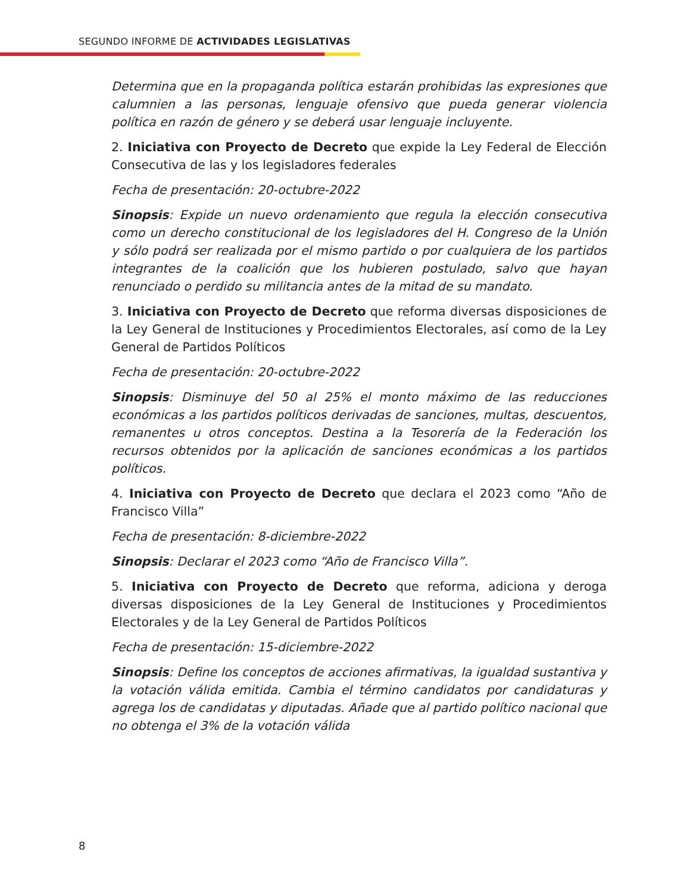SEGUNDO INFORME DE ACTIVIDADES LEGISLATIVAS
Determina que en la propaganda política estarán prohibidas las expresiones que calumnien a las personas, lenguaje ofensivo que pueda generar violencia política en razón de género y se deberá usar lenguaje incluyente.
2. Iniciativa con Proyecto de Decreto que expide la Ley Federal de Elección Consecutiva de las y los legisladores federales
Fecha de presentación: 20-octubre-2022
Sinopsis: Expide un nuevo ordenamiento que regula la elección consecutiva como un derecho constitucional de los legisladores del H. Congreso de la Unión y sólo podrá ser realizada por el mismo partido o por cualquiera de los partidos integrantes de la coalición que los hubieren postulado, salvo que hayan renunciado o perdido su militancia antes de la mitad de su mandato.
3. Iniciativa con Proyecto de Decreto que reforma diversas disposiciones de la Ley General de Instituciones y Procedimientos Electorales, así como de la Ley General de Partidos Políticos
Fecha de presentación: 20-octubre-2022
Sinopsis: Disminuye del 50 al 25% el monto máximo de las reducciones económicas a los partidos políticos derivadas de sanciones, multas, descuentos, remanentes u otros conceptos. Destina a la Tesorería de la Federación los recursos obtenidos por la aplicación de sanciones económicas a los partidos políticos.
4. Iniciativa con Proyecto de Decreto que declara el 2023 como “Año de Francisco Villa”
Fecha de presentación: 8-diciembre-2022
Sinopsis: Declarar el 2023 como “Año de Francisco Villa”.
5. Iniciativa con Proyecto de Decreto que reforma, adiciona y deroga diversas disposiciones de la Ley General de Instituciones y Procedimientos Electorales y de la Ley General de Partidos Políticos
Fecha de presentación: 15-diciembre-2022
Sinopsis: Define los conceptos de acciones afirmativas, la igualdad sustantiva y la votación válida emitida. Cambia el término candidatos por candidaturas y agrega los de candidatas y diputadas. Añade que al partido político nacional que no obtenga el 3% de la votación válida
8